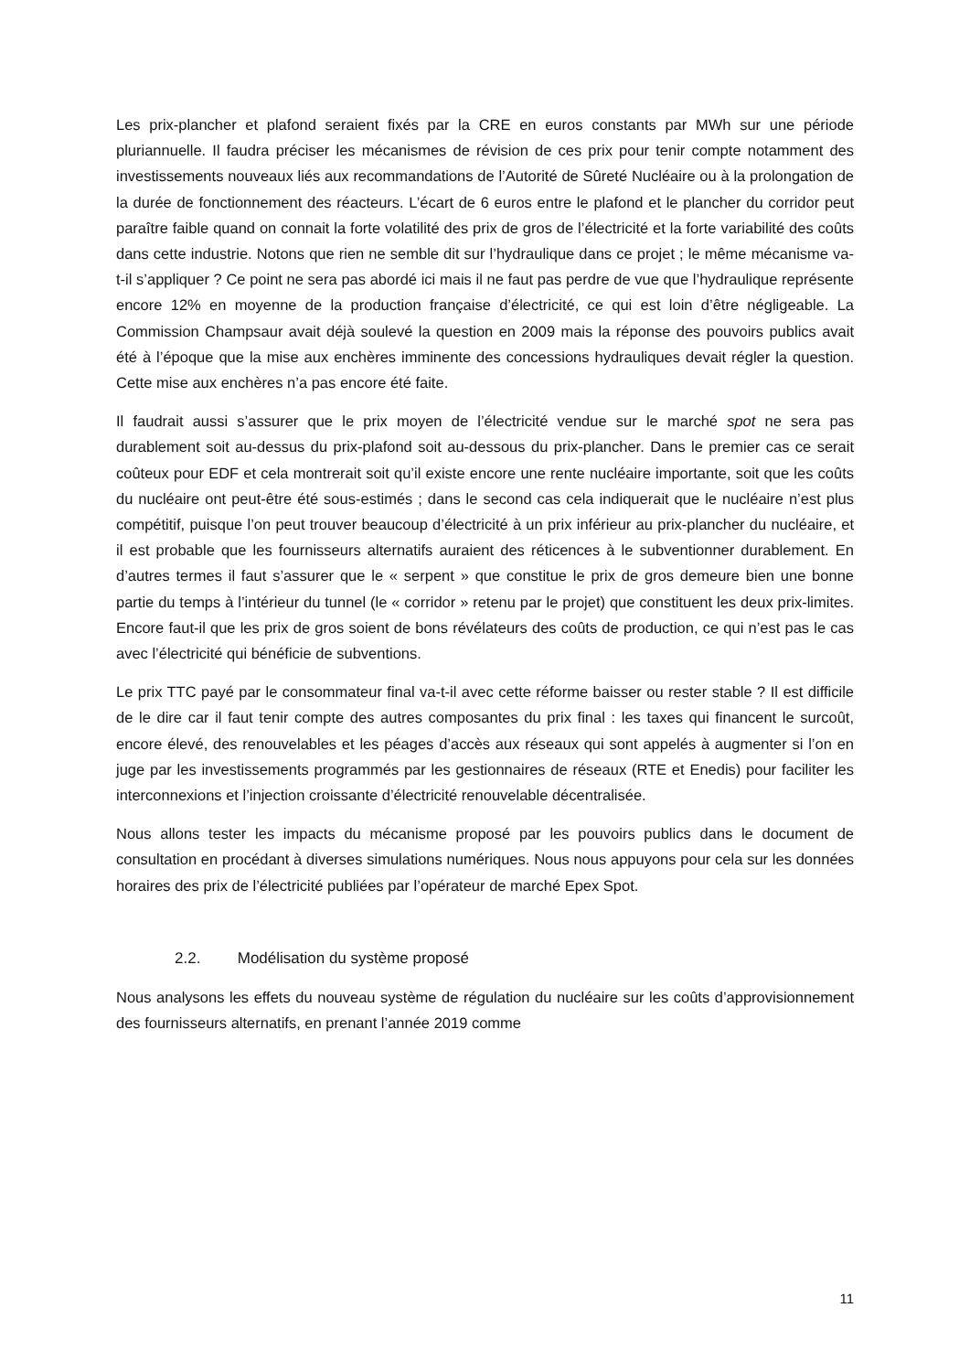Les prix-plancher et plafond seraient fixés par la CRE en euros constants par MWh sur une période pluriannuelle. Il faudra préciser les mécanismes de révision de ces prix pour tenir compte notamment des investissements nouveaux liés aux recommandations de l’Autorité de Sûreté Nucléaire ou à la prolongation de la durée de fonctionnement des réacteurs. L’écart de 6 euros entre le plafond et le plancher du corridor peut paraître faible quand on connait la forte volatilité des prix de gros de l’électricité et la forte variabilité des coûts dans cette industrie. Notons que rien ne semble dit sur l’hydraulique dans ce projet ; le même mécanisme va-t-il s’appliquer ? Ce point ne sera pas abordé ici mais il ne faut pas perdre de vue que l’hydraulique représente encore 12% en moyenne de la production française d’électricité, ce qui est loin d’être négligeable. La Commission Champsaur avait déjà soulevé la question en 2009 mais la réponse des pouvoirs publics avait été à l’époque que la mise aux enchères imminente des concessions hydrauliques devait régler la question. Cette mise aux enchères n’a pas encore été faite.
Il faudrait aussi s’assurer que le prix moyen de l’électricité vendue sur le marché spot ne sera pas durablement soit au-dessus du prix-plafond soit au-dessous du prix-plancher. Dans le premier cas ce serait coûteux pour EDF et cela montrerait soit qu’il existe encore une rente nucléaire importante, soit que les coûts du nucléaire ont peut-être été sous-estimés ; dans le second cas cela indiquerait que le nucléaire n’est plus compétitif, puisque l’on peut trouver beaucoup d’électricité à un prix inférieur au prix-plancher du nucléaire, et il est probable que les fournisseurs alternatifs auraient des réticences à le subventionner durablement. En d’autres termes il faut s’assurer que le « serpent » que constitue le prix de gros demeure bien une bonne partie du temps à l’intérieur du tunnel (le « corridor » retenu par le projet) que constituent les deux prix-limites. Encore faut-il que les prix de gros soient de bons révélateurs des coûts de production, ce qui n’est pas le cas avec l’électricité qui bénéficie de subventions.
Le prix TTC payé par le consommateur final va-t-il avec cette réforme baisser ou rester stable ? Il est difficile de le dire car il faut tenir compte des autres composantes du prix final : les taxes qui financent le surcoût, encore élevé, des renouvelables et les péages d’accès aux réseaux qui sont appelés à augmenter si l’on en juge par les investissements programmés par les gestionnaires de réseaux (RTE et Enedis) pour faciliter les interconnexions et l’injection croissante d’électricité renouvelable décentralisée.
Nous allons tester les impacts du mécanisme proposé par les pouvoirs publics dans le document de consultation en procédant à diverses simulations numériques. Nous nous appuyons pour cela sur les données horaires des prix de l’électricité publiées par l’opérateur de marché Epex Spot.
2.2. Modélisation du système proposé
Nous analysons les effets du nouveau système de régulation du nucléaire sur les coûts d’approvisionnement des fournisseurs alternatifs, en prenant l’année 2019 comme
11